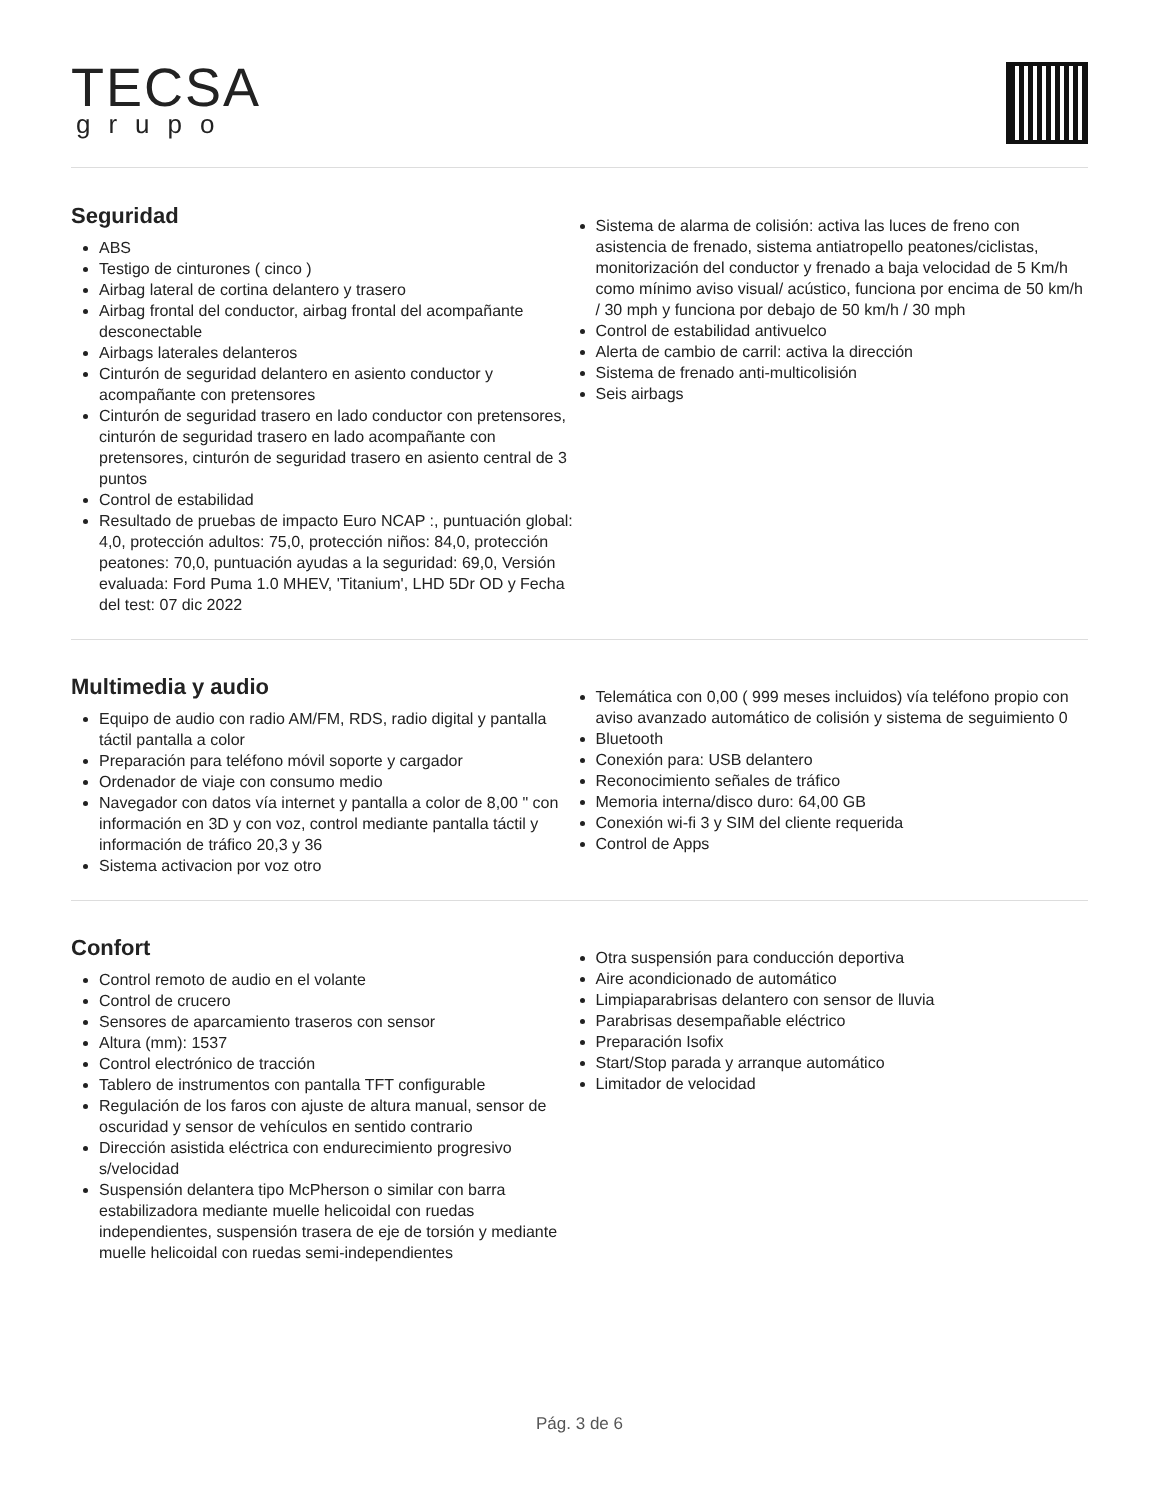TECSA
grupo
Seguridad
ABS
Testigo de cinturones ( cinco )
Airbag lateral de cortina delantero y trasero
Airbag frontal del conductor, airbag frontal del acompañante desconectable
Airbags laterales delanteros
Cinturón de seguridad delantero en asiento conductor y acompañante con pretensores
Cinturón de seguridad trasero en lado conductor con pretensores, cinturón de seguridad trasero en lado acompañante con pretensores, cinturón de seguridad trasero en asiento central de 3 puntos
Control de estabilidad
Resultado de pruebas de impacto Euro NCAP :, puntuación global: 4,0, protección adultos: 75,0, protección niños: 84,0, protección peatones: 70,0, puntuación ayudas a la seguridad: 69,0, Versión evaluada: Ford Puma 1.0 MHEV, 'Titanium', LHD 5Dr OD y Fecha del test: 07 dic 2022
Sistema de alarma de colisión: activa las luces de freno con asistencia de frenado, sistema antiatropello peatones/ciclistas, monitorización del conductor y frenado a baja velocidad de 5 Km/h como mínimo aviso visual/ acústico, funciona por encima de 50 km/h / 30 mph y funciona por debajo de 50 km/h / 30 mph
Control de estabilidad antivuelco
Alerta de cambio de carril: activa la dirección
Sistema de frenado anti-multicolisión
Seis airbags
Multimedia y audio
Equipo de audio con radio AM/FM, RDS, radio digital y pantalla táctil pantalla a color
Preparación para teléfono móvil soporte y cargador
Ordenador de viaje con consumo medio
Navegador con datos vía internet y pantalla a color de 8,00 " con información en 3D y con voz, control mediante pantalla táctil y información de tráfico 20,3 y 36
Sistema activacion por voz otro
Telemática con 0,00 ( 999 meses incluidos) vía teléfono propio con aviso avanzado automático de colisión y sistema de seguimiento 0
Bluetooth
Conexión para: USB delantero
Reconocimiento señales de tráfico
Memoria interna/disco duro: 64,00 GB
Conexión wi-fi 3 y SIM del cliente requerida
Control de Apps
Confort
Control remoto de audio en el volante
Control de crucero
Sensores de aparcamiento traseros con sensor
Altura (mm): 1537
Control electrónico de tracción
Tablero de instrumentos con pantalla TFT configurable
Regulación de los faros con ajuste de altura manual, sensor de oscuridad y sensor de vehículos en sentido contrario
Dirección asistida eléctrica con endurecimiento progresivo s/velocidad
Suspensión delantera tipo McPherson o similar con barra estabilizadora mediante muelle helicoidal con ruedas independientes, suspensión trasera de eje de torsión y mediante muelle helicoidal con ruedas semi-independientes
Otra suspensión para conducción deportiva
Aire acondicionado de automático
Limpiaparabrisas delantero con sensor de lluvia
Parabrisas desempañable eléctrico
Preparación Isofix
Start/Stop parada y arranque automático
Limitador de velocidad
Pág. 3 de 6